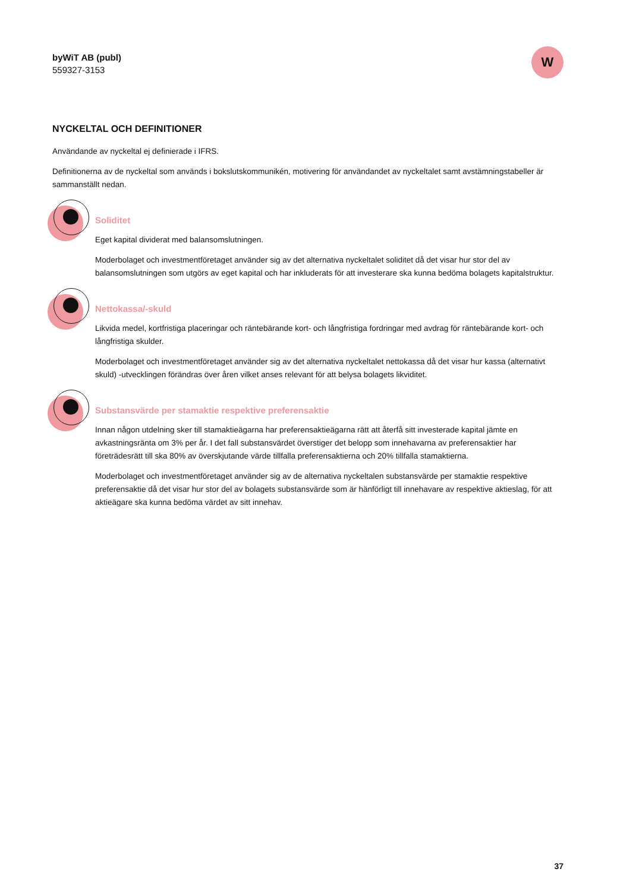byWiT AB (publ)
559327-3153
W
NYCKELTAL OCH DEFINITIONER
Användande av nyckeltal ej definierade i IFRS.
Definitionerna av de nyckeltal som används i bokslutskommunikén, motivering för användandet av nyckeltalet samt avstämningstabeller är sammanställt nedan.
Soliditet
Eget kapital dividerat med balansomslutningen.
Moderbolaget och investmentföretaget använder sig av det alternativa nyckeltalet soliditet då det visar hur stor del av balansomslutningen som utgörs av eget kapital och har inkluderats för att investerare ska kunna bedöma bolagets kapitalstruktur.
Nettokassa/-skuld
Likvida medel, kortfristiga placeringar och räntebärande kort- och långfristiga fordringar med avdrag för räntebärande kort- och långfristiga skulder.
Moderbolaget och investmentföretaget använder sig av det alternativa nyckeltalet nettokassa då det visar hur kassa (alternativt skuld) -utvecklingen förändras över åren vilket anses relevant för att belysa bolagets likviditet.
Substansvärde per stamaktie respektive preferensaktie
Innan någon utdelning sker till stamaktieägarna har preferensaktieägarna rätt att återfå sitt investerade kapital jämte en avkastningsränta om 3% per år. I det fall substansvärdet överstiger det belopp som innehavarna av preferensaktier har företrädesrätt till ska 80% av överskjutande värde tillfalla preferensaktierna och 20% tillfalla stamaktierna.
Moderbolaget och investmentföretaget använder sig av de alternativa nyckeltalen substansvärde per stamaktie respektive preferensaktie då det visar hur stor del av bolagets substansvärde som är hänförligt till innehavare av respektive aktieslag, för att aktieägare ska kunna bedöma värdet av sitt innehav.
37